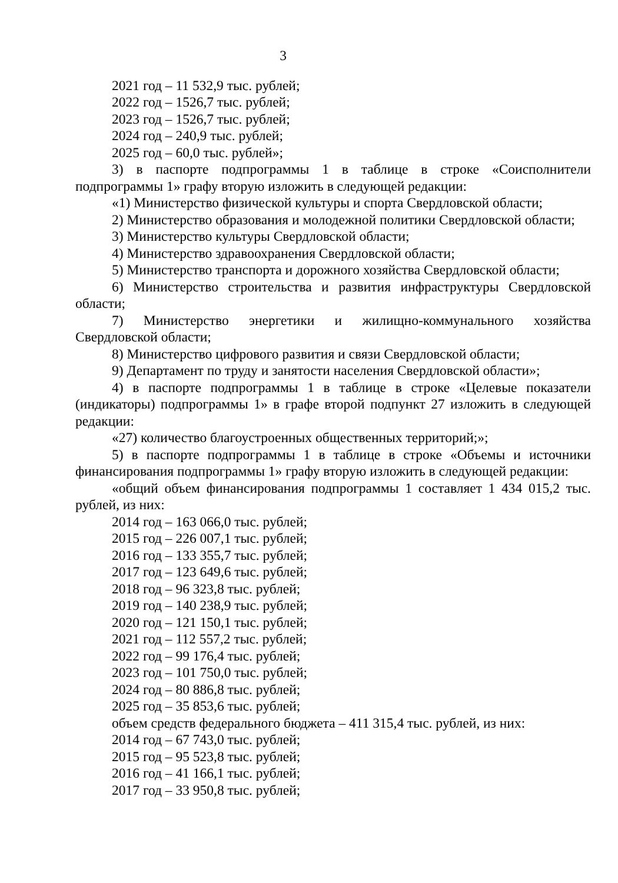3
2021 год – 11 532,9 тыс. рублей;
2022 год – 1526,7 тыс. рублей;
2023 год – 1526,7 тыс. рублей;
2024 год – 240,9 тыс. рублей;
2025 год – 60,0 тыс. рублей»;
3) в паспорте подпрограммы 1 в таблице в строке «Соисполнители подпрограммы 1» графу вторую изложить в следующей редакции:
«1) Министерство физической культуры и спорта Свердловской области;
2) Министерство образования и молодежной политики Свердловской области;
3) Министерство культуры Свердловской области;
4) Министерство здравоохранения Свердловской области;
5) Министерство транспорта и дорожного хозяйства Свердловской области;
6) Министерство строительства и развития инфраструктуры Свердловской области;
7) Министерство энергетики и жилищно-коммунального хозяйства Свердловской области;
8) Министерство цифрового развития и связи Свердловской области;
9) Департамент по труду и занятости населения Свердловской области»;
4) в паспорте подпрограммы 1 в таблице в строке «Целевые показатели (индикаторы) подпрограммы 1» в графе второй подпункт 27 изложить в следующей редакции:
«27) количество благоустроенных общественных территорий;»;
5) в паспорте подпрограммы 1 в таблице в строке «Объемы и источники финансирования подпрограммы 1» графу вторую изложить в следующей редакции:
«общий объем финансирования подпрограммы 1 составляет 1 434 015,2 тыс. рублей, из них:
2014 год – 163 066,0 тыс. рублей;
2015 год – 226 007,1 тыс. рублей;
2016 год – 133 355,7 тыс. рублей;
2017 год – 123 649,6 тыс. рублей;
2018 год – 96 323,8 тыс. рублей;
2019 год – 140 238,9 тыс. рублей;
2020 год – 121 150,1 тыс. рублей;
2021 год – 112 557,2 тыс. рублей;
2022 год – 99 176,4 тыс. рублей;
2023 год – 101 750,0 тыс. рублей;
2024 год – 80 886,8 тыс. рублей;
2025 год – 35 853,6 тыс. рублей;
объем средств федерального бюджета – 411 315,4 тыс. рублей, из них:
2014 год – 67 743,0 тыс. рублей;
2015 год – 95 523,8 тыс. рублей;
2016 год – 41 166,1 тыс. рублей;
2017 год – 33 950,8 тыс. рублей;